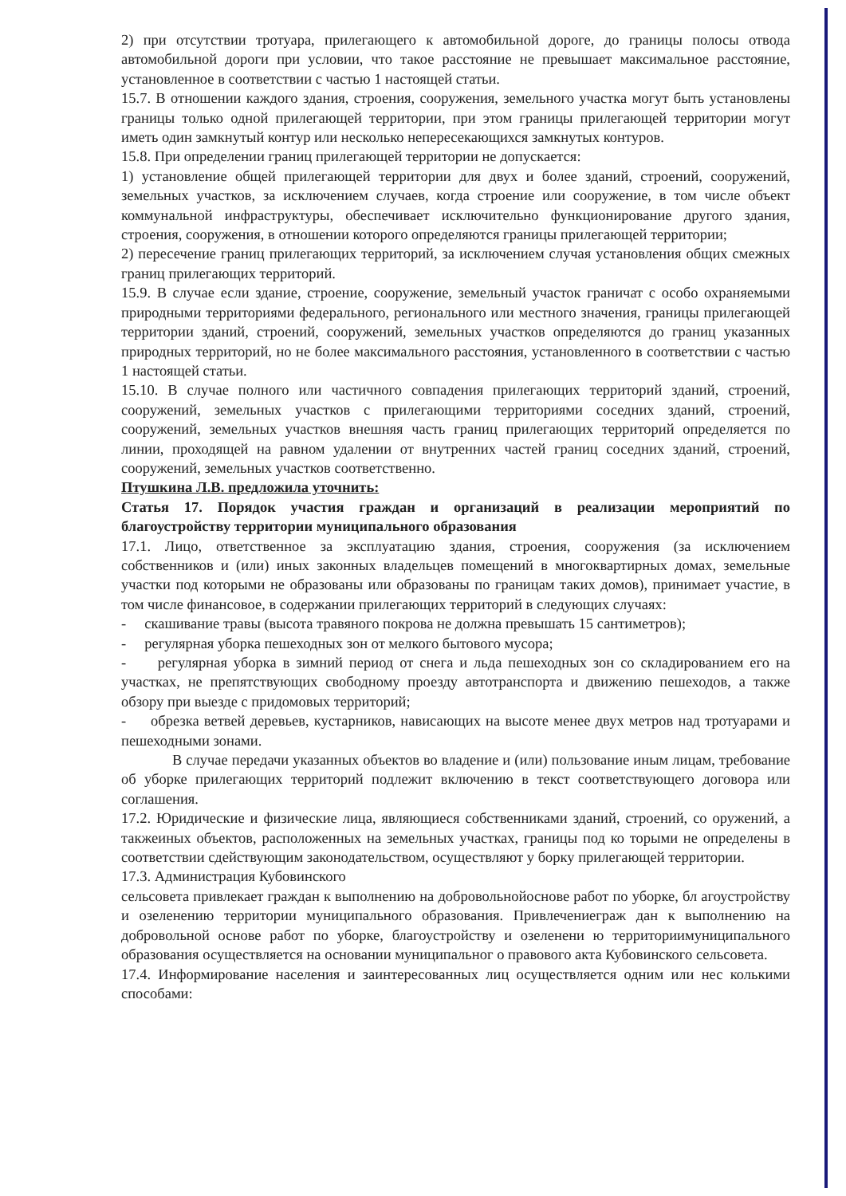2) при отсутствии тротуара, прилегающего к автомобильной дороге, до границы полосы отвода автомобильной дороги при условии, что такое расстояние не превышает максимальное расстояние, установленное в соответствии с частью 1 настоящей статьи.
15.7. В отношении каждого здания, строения, сооружения, земельного участка могут быть установлены границы только одной прилегающей территории, при этом границы прилегающей территории могут иметь один замкнутый контур или несколько непересекающихся замкнутых контуров.
15.8. При определении границ прилегающей территории не допускается:
1) установление общей прилегающей территории для двух и более зданий, строений, сооружений, земельных участков, за исключением случаев, когда строение или сооружение, в том числе объект коммунальной инфраструктуры, обеспечивает исключительно функционирование другого здания, строения, сооружения, в отношении которого определяются границы прилегающей территории;
2) пересечение границ прилегающих территорий, за исключением случая установления общих смежных границ прилегающих территорий.
15.9. В случае если здание, строение, сооружение, земельный участок граничат с особо охраняемыми природными территориями федерального, регионального или местного значения, границы прилегающей территории зданий, строений, сооружений, земельных участков определяются до границ указанных природных территорий, но не более максимального расстояния, установленного в соответствии с частью 1 настоящей статьи.
15.10. В случае полного или частичного совпадения прилегающих территорий зданий, строений, сооружений, земельных участков с прилегающими территориями соседних зданий, строений, сооружений, земельных участков внешняя часть границ прилегающих территорий определяется по линии, проходящей на равном удалении от внутренних частей границ соседних зданий, строений, сооружений, земельных участков соответственно.
Птушкина Л.В. предложила уточнить:
Статья 17. Порядок участия граждан и организаций в реализации мероприятий по благоустройству территории муниципального образования
17.1. Лицо, ответственное за эксплуатацию здания, строения, сооружения (за исключением собственников и (или) иных законных владельцев помещений в многоквартирных домах, земельные участки под которыми не образованы или образованы по границам таких домов), принимает участие, в том числе финансовое, в содержании прилегающих территорий в следующих случаях:
- скашивание травы (высота травяного покрова не должна превышать 15 сантиметров);
- регулярная уборка пешеходных зон от мелкого бытового мусора;
- регулярная уборка в зимний период от снега и льда пешеходных зон со складированием его на участках, не препятствующих свободному проезду автотранспорта и движению пешеходов, а также обзору при выезде с придомовых территорий;
- обрезка ветвей деревьев, кустарников, нависающих на высоте менее двух метров над тротуарами и пешеходными зонами.
В случае передачи указанных объектов во владение и (или) пользование иным лицам, требование об уборке прилегающих территорий подлежит включению в текст соответствующего договора или соглашения.
17.2. Юридические и физические лица, являющиеся собственниками зданий, строений, со оружений, а такжеиных объектов, расположенных на земельных участках, границы под ко торыми не определены в соответствии сдействующим законодательством, осуществляют у борку прилегающей территории.
17.3. Администрация Кубовинского
сельсовета привлекает граждан к выполнению на добровольнойоснове работ по уборке, бл агоустройству и озеленению территории муниципального образования. Привлечениеграж дан к выполнению на добровольной основе работ по уборке, благоустройству и озеленени ю территориимуниципального образования осуществляется на основании муниципальног о правового акта Кубовинского сельсовета.
17.4. Информирование населения и заинтересованных лиц осуществляется одним или нес колькими способами: